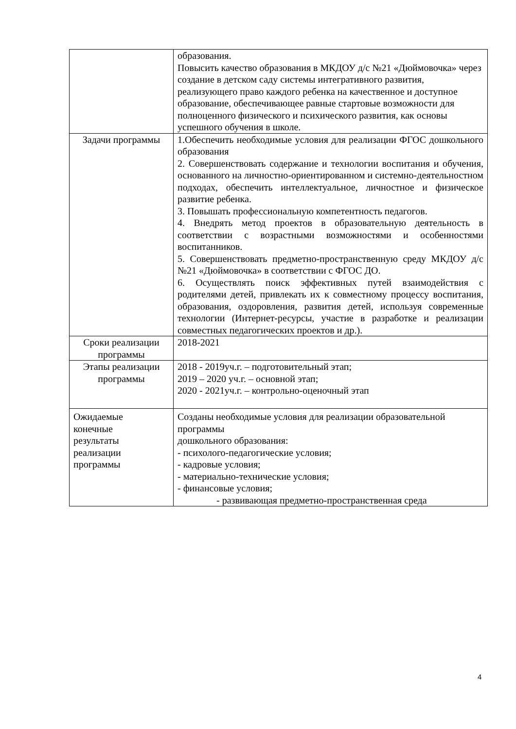| | образования. Повысить качество образования в МКДОУ д/с №21 «Дюймовочка» через создание в детском саду системы интегративного развития, реализующего право каждого ребенка на качественное и доступное образование, обеспечивающее равные стартовые возможности для полноценного физического и психического развития, как основы успешного обучения в школе. |
| Задачи программы | 1.Обеспечить необходимые условия для реализации ФГОС дошкольного образования 2. Совершенствовать содержание и технологии воспитания и обучения, основанного на личностно-ориентированном и системно-деятельностном подходах, обеспечить интеллектуальное, личностное и физическое развитие ребенка. 3. Повышать профессиональную компетентность педагогов. 4. Внедрять метод проектов в образовательную деятельность в соответствии с возрастными возможностями и особенностями воспитанников. 5. Совершенствовать предметно-пространственную среду МКДОУ д/с №21 «Дюймовочка» в соответствии с ФГОС ДО. 6. Осуществлять поиск эффективных путей взаимодействия с родителями детей, привлекать их к совместному процессу воспитания, образования, оздоровления, развития детей, используя современные технологии (Интернет-ресурсы, участие в разработке и реализации совместных педагогических проектов и др.). |
| Сроки реализации программы | 2018-2021 |
| Этапы реализации программы | 2018 - 2019уч.г. – подготовительный этап; 2019 – 2020 уч.г. – основной этап; 2020 - 2021уч.г. – контрольно-оценочный этап |
| Ожидаемые конечные результаты реализации программы | Созданы необходимые условия для реализации образовательной программы дошкольного образования: - психолого-педагогические условия; - кадровые условия; - материально-технические условия; - финансовые условия; - развивающая предметно-пространственная среда |
4